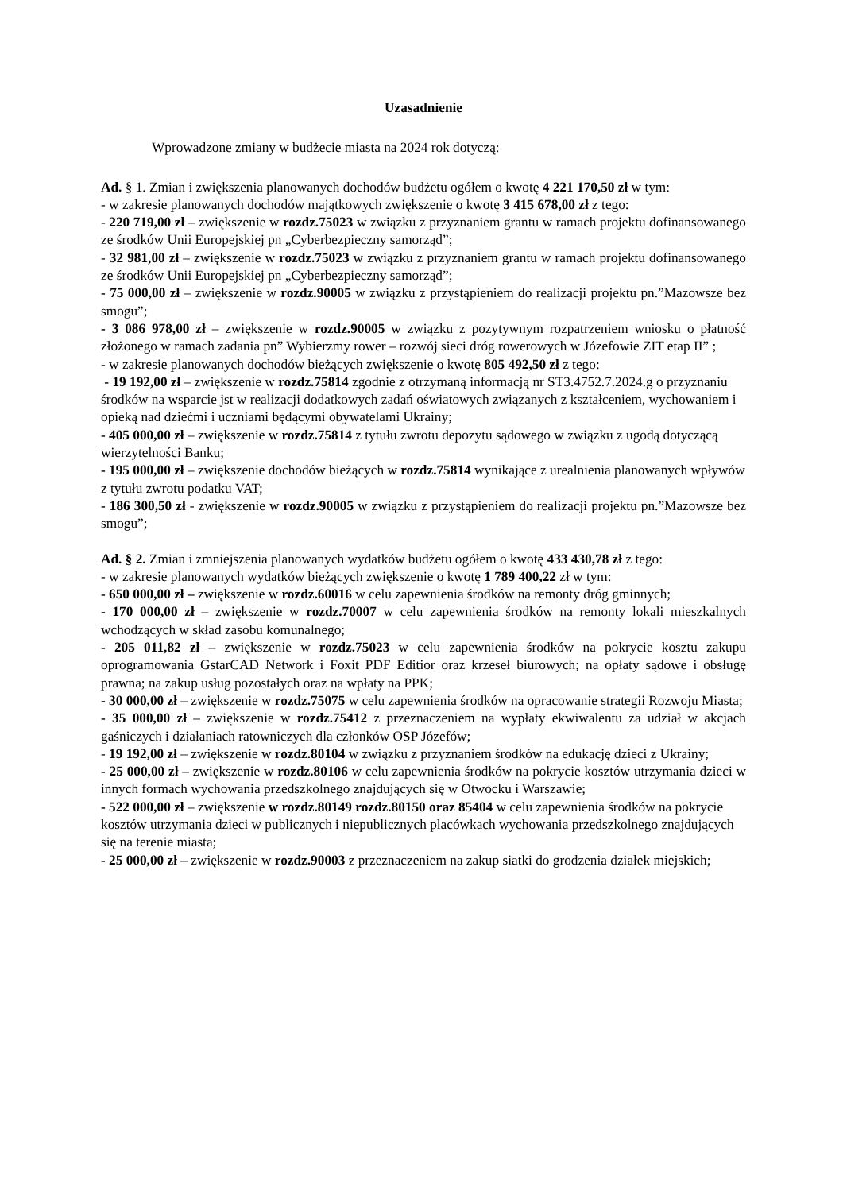Uzasadnienie
Wprowadzone zmiany w budżecie miasta na 2024 rok dotyczą:
Ad. § 1. Zmian i zwiększenia planowanych dochodów budżetu ogółem o kwotę 4 221 170,50 zł w tym:
- w zakresie planowanych dochodów majątkowych zwiększenie o kwotę 3 415 678,00 zł z tego:
- 220 719,00 zł – zwiększenie w rozdz.75023 w związku z przyznaniem grantu w ramach projektu dofinansowanego ze środków Unii Europejskiej pn „Cyberbezpieczny samorząd”;
- 32 981,00 zł – zwiększenie w rozdz.75023 w związku z przyznaniem grantu w ramach projektu dofinansowanego ze środków Unii Europejskiej pn „Cyberbezpieczny samorząd”;
- 75 000,00 zł – zwiększenie w rozdz.90005 w związku z przystąpieniem do realizacji projektu pn.”Mazowsze bez smogu”;
- 3 086 978,00 zł – zwiększenie w rozdz.90005 w związku z pozytywnym rozpatrzeniem wniosku o płatność złożonego w ramach zadania pn” Wybierzmy rower – rozwój sieci dróg rowerowych w Józefowie ZIT etap II” ;
- w zakresie planowanych dochodów bieżących zwiększenie o kwotę 805 492,50 zł z tego:
- 19 192,00 zł – zwiększenie w rozdz.75814 zgodnie z otrzymaną informacją nr ST3.4752.7.2024.g o przyznaniu środków na wsparcie jst w realizacji dodatkowych zadań oświatowych związanych z kształceniem, wychowaniem i opieką nad dziećmi i uczniami będącymi obywatelami Ukrainy;
- 405 000,00 zł – zwiększenie w rozdz.75814 z tytułu zwrotu depozytu sądowego w związku z ugodą dotyczącą wierzytelności Banku;
- 195 000,00 zł – zwiększenie dochodów bieżących w rozdz.75814 wynikające z urealnienia planowanych wpływów z tytułu zwrotu podatku VAT;
- 186 300,50 zł - zwiększenie w rozdz.90005 w związku z przystąpieniem do realizacji projektu pn.”Mazowsze bez smogu”;
Ad. § 2. Zmian i zmniejszenia planowanych wydatków budżetu ogółem o kwotę 433 430,78 zł z tego:
- w zakresie planowanych wydatków bieżących zwiększenie o kwotę 1 789 400,22 zł w tym:
- 650 000,00 zł – zwiększenie w rozdz.60016 w celu zapewnienia środków na remonty dróg gminnych;
- 170 000,00 zł – zwiększenie w rozdz.70007 w celu zapewnienia środków na remonty lokali mieszkalnych wchodzących w skład zasobu komunalnego;
- 205 011,82 zł – zwiększenie w rozdz.75023 w celu zapewnienia środków na pokrycie kosztu zakupu oprogramowania GstarCAD Network i Foxit PDF Editior oraz krzeseł biurowych; na opłaty sądowe i obsługę prawna; na zakup usług pozostałych oraz na wpłaty na PPK;
- 30 000,00 zł – zwiększenie w rozdz.75075 w celu zapewnienia środków na opracowanie strategii Rozwoju Miasta;
- 35 000,00 zł – zwiększenie w rozdz.75412 z przeznaczeniem na wypłaty ekwiwalentu za udział w akcjach gaśniczych i działaniach ratowniczych dla członków OSP Józefów;
- 19 192,00 zł – zwiększenie w rozdz.80104 w związku z przyznaniem środków na edukację dzieci z Ukrainy;
- 25 000,00 zł – zwiększenie w rozdz.80106 w celu zapewnienia środków na pokrycie kosztów utrzymania dzieci w innych formach wychowania przedszkolnego znajdujących się w Otwocku i Warszawie;
- 522 000,00 zł – zwiększenie w rozdz.80149 rozdz.80150 oraz 85404 w celu zapewnienia środków na pokrycie kosztów utrzymania dzieci w publicznych i niepublicznych placówkach wychowania przedszkolnego znajdujących się na terenie miasta;
- 25 000,00 zł – zwiększenie w rozdz.90003 z przeznaczeniem na zakup siatki do grodzenia działek miejskich;